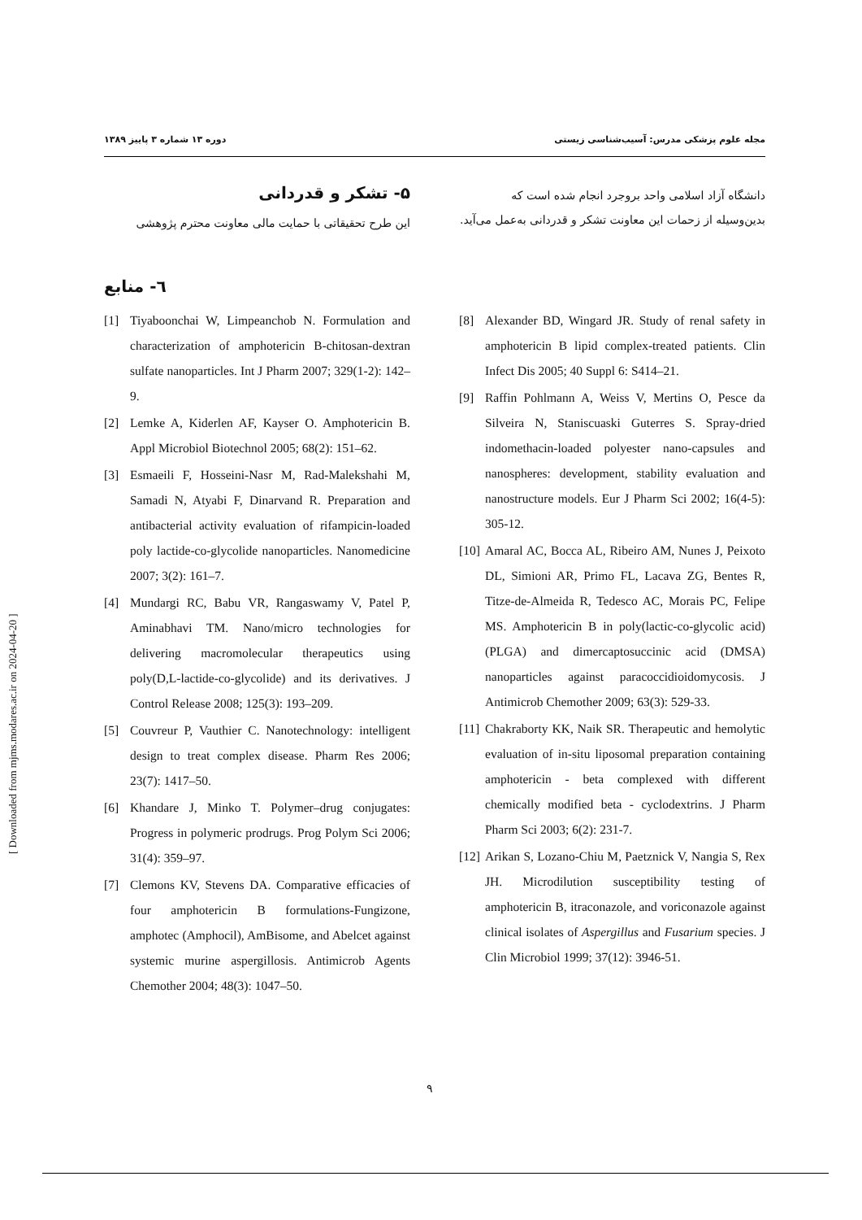مجله علوم پزشکی مدرس: آسیب‌شناسی زیستی دوره ۱۳ شماره ۳ پاییز ۱۳۸۹
۵- تشکر و قدردانی
این طرح تحقیقاتی با حمایت مالی معاونت محترم پژوهشی
دانشگاه آزاد اسلامی واحد بروجرد انجام شده است که بدین‌وسیله از زحمات این معاونت تشکر و قدردانی به‌عمل می‌آید.
٦- منابع
[1] Tiyaboonchai W, Limpeanchob N. Formulation and characterization of amphotericin B-chitosan-dextran sulfate nanoparticles. Int J Pharm 2007; 329(1-2): 142–9.
[2] Lemke A, Kiderlen AF, Kayser O. Amphotericin B. Appl Microbiol Biotechnol 2005; 68(2): 151–62.
[3] Esmaeili F, Hosseini-Nasr M, Rad-Malekshahi M, Samadi N, Atyabi F, Dinarvand R. Preparation and antibacterial activity evaluation of rifampicin-loaded poly lactide-co-glycolide nanoparticles. Nanomedicine 2007; 3(2): 161–7.
[4] Mundargi RC, Babu VR, Rangaswamy V, Patel P, Aminabhavi TM. Nano/micro technologies for delivering macromolecular therapeutics using poly(D,L-lactide-co-glycolide) and its derivatives. J Control Release 2008; 125(3): 193–209.
[5] Couvreur P, Vauthier C. Nanotechnology: intelligent design to treat complex disease. Pharm Res 2006; 23(7): 1417–50.
[6] Khandare J, Minko T. Polymer–drug conjugates: Progress in polymeric prodrugs. Prog Polym Sci 2006; 31(4): 359–97.
[7] Clemons KV, Stevens DA. Comparative efficacies of four amphotericin B formulations-Fungizone, amphotec (Amphocil), AmBisome, and Abelcet against systemic murine aspergillosis. Antimicrob Agents Chemother 2004; 48(3): 1047–50.
[8] Alexander BD, Wingard JR. Study of renal safety in amphotericin B lipid complex-treated patients. Clin Infect Dis 2005; 40 Suppl 6: S414–21.
[9] Raffin Pohlmann A, Weiss V, Mertins O, Pesce da Silveira N, Staniscuaski Guterres S. Spray-dried indomethacin-loaded polyester nano-capsules and nanospheres: development, stability evaluation and nanostructure models. Eur J Pharm Sci 2002; 16(4-5): 305-12.
[10] Amaral AC, Bocca AL, Ribeiro AM, Nunes J, Peixoto DL, Simioni AR, Primo FL, Lacava ZG, Bentes R, Titze-de-Almeida R, Tedesco AC, Morais PC, Felipe MS. Amphotericin B in poly(lactic-co-glycolic acid) (PLGA) and dimercaptosuccinic acid (DMSA) nanoparticles against paracoccidioidomycosis. J Antimicrob Chemother 2009; 63(3): 529-33.
[11] Chakraborty KK, Naik SR. Therapeutic and hemolytic evaluation of in-situ liposomal preparation containing amphotericin - beta complexed with different chemically modified beta - cyclodextrins. J Pharm Pharm Sci 2003; 6(2): 231-7.
[12] Arikan S, Lozano-Chiu M, Paetznick V, Nangia S, Rex JH. Microdilution susceptibility testing of amphotericin B, itraconazole, and voriconazole against clinical isolates of Aspergillus and Fusarium species. J Clin Microbiol 1999; 37(12): 3946-51.
۹
[ Downloaded from mjms.modares.ac.ir on 2024-04-20 ]